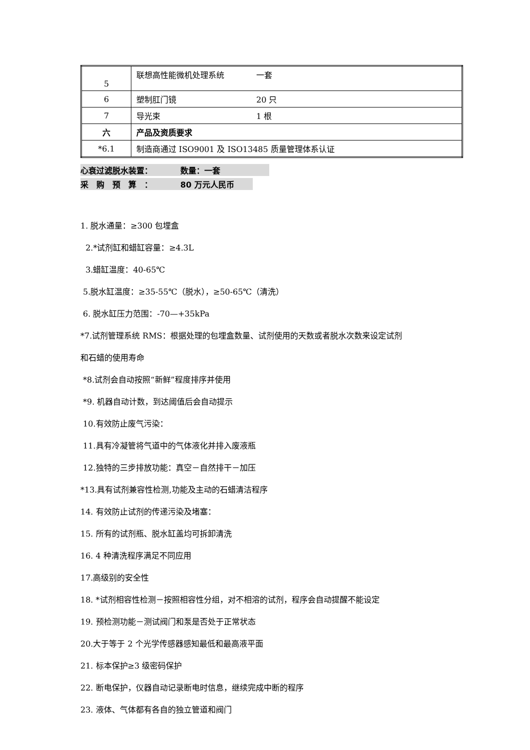| 5 | 联想高性能微机处理系统 一套 |
| 6 | 塑制肛门镜 20 只 |
| 7 | 导光束 1 根 |
| 六 | 产品及资质要求 |
| *6.1 | 制造商通过 ISO9001 及 ISO13485 质量管理体系认证 |
心衰过滤脱水装置：　　　　数量：一套
采　购　预　算　：　　　　80 万元人民币
1. 脱水通量：≥300 包埋盒
2.*试剂缸和蜡缸容量：≥4.3L
3.蜡缸温度：40-65℃
5.脱水缸温度：≥35-55℃（脱水），≥50-65℃（清洗）
6. 脱水缸压力范围：-70—+35kPa
*7.试剂管理系统 RMS：根据处理的包埋盒数量、试剂使用的天数或者脱水次数来设定试剂
和石蜡的使用寿命
*8.试剂会自动按照“新鲜”程度排序并使用
*9. 机器自动计数，到达阈值后会自动提示
10.有效防止废气污染：
11.具有冷凝管将气道中的气体液化并排入废液瓶
12.独特的三步排放功能：真空－自然排干－加压
*13.具有试剂兼容性检测,功能及主动的石蜡清洁程序
14. 有效防止试剂的传递污染及堵塞：
15. 所有的试剂瓶、脱水缸盖均可拆卸清洗
16. 4 种清洗程序满足不同应用
17.高级别的安全性
18. *试剂相容性检测－按照相容性分组，对不相溶的试剂，程序会自动提醒不能设定
19. 预检测功能－测试阀门和泵是否处于正常状态
20.大于等于 2 个光学传感器感知最低和最高液平面
21. 标本保护≥3 级密码保护
22. 断电保护，仪器自动记录断电时信息，继续完成中断的程序
23. 液体、气体都有各自的独立管道和阀门